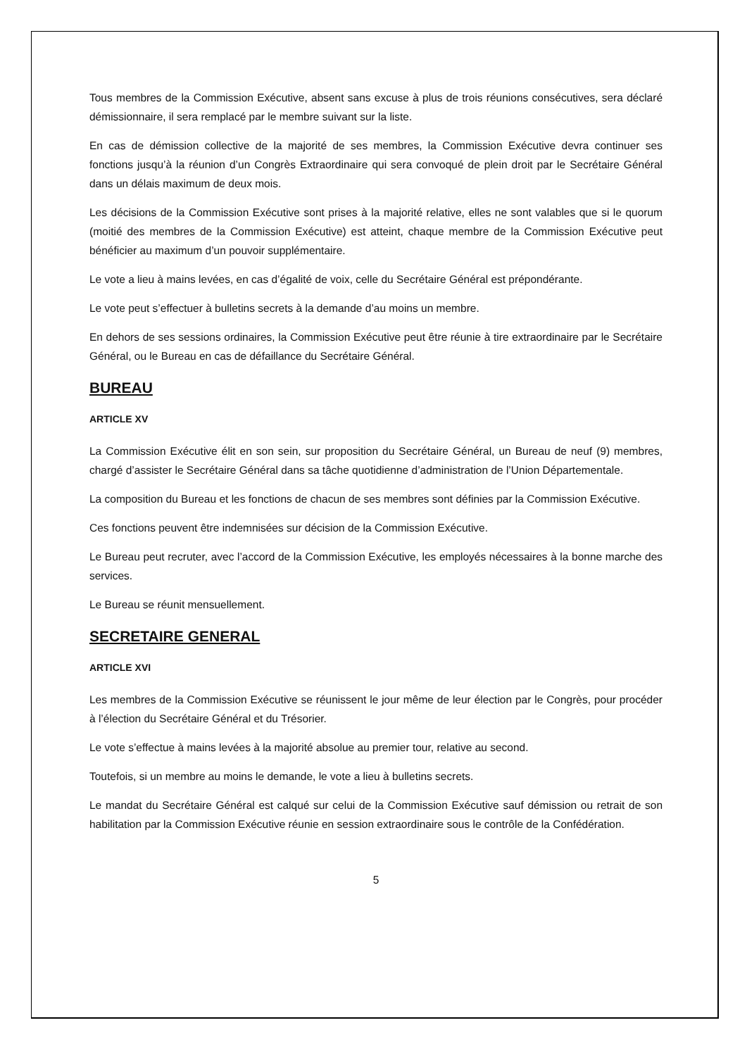Tous membres de la Commission Exécutive, absent sans excuse à plus de trois réunions consécutives, sera déclaré démissionnaire, il sera remplacé par le membre suivant sur la liste.
En cas de démission collective de la majorité de ses membres, la Commission Exécutive devra continuer ses fonctions jusqu’à la réunion d’un Congrès Extraordinaire qui sera convoqué de plein droit par le Secrétaire Général dans un délais maximum de deux mois.
Les décisions de la Commission Exécutive sont prises à la majorité relative, elles ne sont valables que si le quorum (moitié des membres de la Commission Exécutive) est atteint, chaque membre de la Commission Exécutive peut bénéficier au maximum d’un pouvoir supplémentaire.
Le vote a lieu à mains levées, en cas d’égalité de voix, celle du Secrétaire Général est prépondérante.
Le vote peut s’effectuer à bulletins secrets à la demande d’au moins un membre.
En dehors de ses sessions ordinaires, la Commission Exécutive peut être réunie à tire extraordinaire par le Secrétaire Général, ou le Bureau en cas de défaillance du Secrétaire Général.
BUREAU
ARTICLE XV
La Commission Exécutive élit en son sein, sur proposition du Secrétaire Général, un Bureau de neuf (9) membres, chargé d’assister le Secrétaire Général dans sa tâche quotidienne d’administration de l’Union Départementale.
La composition du Bureau et les fonctions de chacun de ses membres sont définies par la Commission Exécutive.
Ces fonctions peuvent être indemnisées sur décision de la Commission Exécutive.
Le Bureau peut recruter, avec l’accord de la Commission Exécutive, les employés nécessaires à la bonne marche des services.
Le Bureau se réunit mensuellement.
SECRETAIRE GENERAL
ARTICLE XVI
Les membres de la Commission Exécutive se réunissent le jour même de leur élection par le Congrès, pour procéder à l’élection du Secrétaire Général et du Trésorier.
Le vote s’effectue à mains levées à la majorité absolue au premier tour, relative au second.
Toutefois, si un membre au moins le demande, le vote a lieu à bulletins secrets.
Le mandat du Secrétaire Général est calqué sur celui de la Commission Exécutive sauf démission ou retrait de son habilitation par la Commission Exécutive réunie en session extraordinaire sous le contrôle de la Confédération.
5